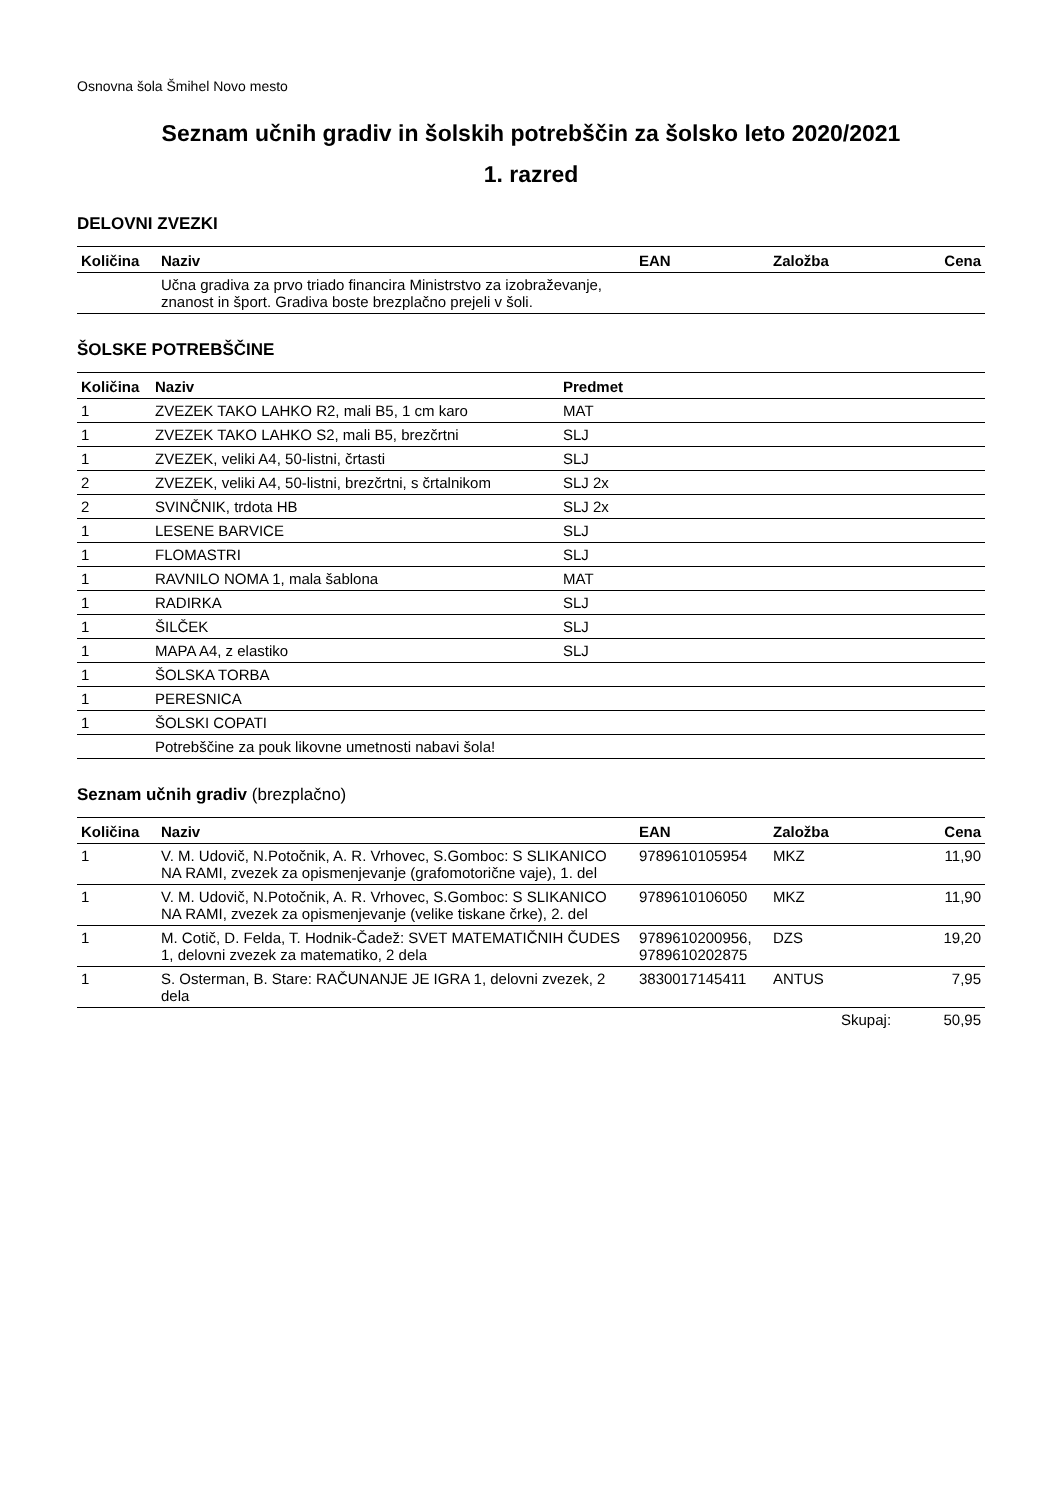Osnovna šola Šmihel Novo mesto
Seznam učnih gradiv in šolskih potrebščin za šolsko leto 2020/2021
1. razred
DELOVNI ZVEZKI
| Količina | Naziv | EAN | Založba | Cena |
| --- | --- | --- | --- | --- |
| | Učna gradiva za prvo triado financira Ministrstvo za izobraževanje, znanost in šport. Gradiva boste brezplačno prejeli v šoli. | | | |
ŠOLSKE POTREBŠČINE
| Količina | Naziv | Predmet |
| --- | --- | --- |
| 1 | ZVEZEK TAKO LAHKO R2, mali B5, 1 cm karo | MAT |
| 1 | ZVEZEK TAKO LAHKO S2, mali B5, brezčrtni | SLJ |
| 1 | ZVEZEK, veliki A4, 50-listni, črtasti | SLJ |
| 2 | ZVEZEK, veliki A4, 50-listni, brezčrtni, s črtalnikom | SLJ 2x |
| 2 | SVINČNIK, trdota HB | SLJ 2x |
| 1 | LESENE BARVICE | SLJ |
| 1 | FLOMASTRI | SLJ |
| 1 | RAVNILO NOMA 1, mala šablona | MAT |
| 1 | RADIRKA | SLJ |
| 1 | ŠILČEK | SLJ |
| 1 | MAPA A4, z elastiko | SLJ |
| 1 | ŠOLSKA TORBA | |
| 1 | PERESNICA | |
| 1 | ŠOLSKI COPATI | |
| | Potrebščine za pouk likovne umetnosti nabavi šola! | |
Seznam učnih gradiv (brezplačno)
| Količina | Naziv | EAN | Založba | Cena |
| --- | --- | --- | --- | --- |
| 1 | V. M. Udovič, N.Potočnik, A. R. Vrhovec, S.Gomboc: S SLIKANICO NA RAMI, zvezek za opismenjevanje (grafomotorične vaje), 1. del | 9789610105954 | MKZ | 11,90 |
| 1 | V. M. Udovič, N.Potočnik, A. R. Vrhovec, S.Gomboc: S SLIKANICO NA RAMI, zvezek za opismenjevanje (velike tiskane črke), 2. del | 9789610106050 | MKZ | 11,90 |
| 1 | M. Cotič, D. Felda, T. Hodnik-Čadež: SVET MATEMATIČNIH ČUDES 1, delovni zvezek za matematiko, 2 dela | 9789610200956, 9789610202875 | DZS | 19,20 |
| 1 | S. Osterman, B. Stare: RAČUNANJE JE IGRA 1, delovni zvezek, 2 dela | 3830017145411 | ANTUS | 7,95 |
| | | | Skupaj: | 50,95 |